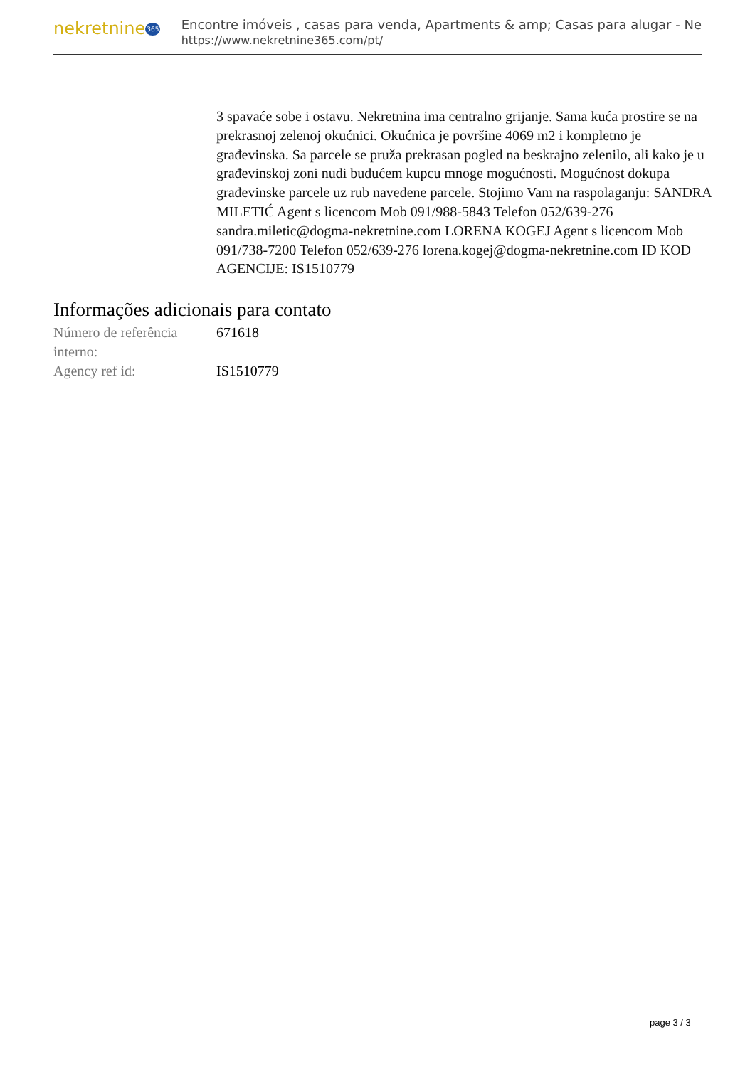nekretnine365
Encontre imóveis , casas para venda, Apartments & amp; Casas para alugar - Ne
https://www.nekretnine365.com/pt/
3 spavaće sobe i ostavu. Nekretnina ima centralno grijanje. Sama kuća prostire se na prekrasnoj zelenoj okućnici. Okućnica je površine 4069 m2 i kompletno je građevinska. Sa parcele se pruža prekrasan pogled na beskrajno zelenilo, ali kako je u građevinskoj zoni nudi budućem kupcu mnoge mogućnosti. Mogućnost dokupa građevinske parcele uz rub navedene parcele. Stojimo Vam na raspolaganju: SANDRA MILETIĆ Agent s licencom Mob 091/988-5843 Telefon 052/639-276 sandra.miletic@dogma-nekretnine.com LORENA KOGEJ Agent s licencom Mob 091/738-7200 Telefon 052/639-276 lorena.kogej@dogma-nekretnine.com ID KOD AGENCIJE: IS1510779
Informações adicionais para contato
| Número de referência interno: | 671618 |
| Agency ref id: | IS1510779 |
page 3 / 3